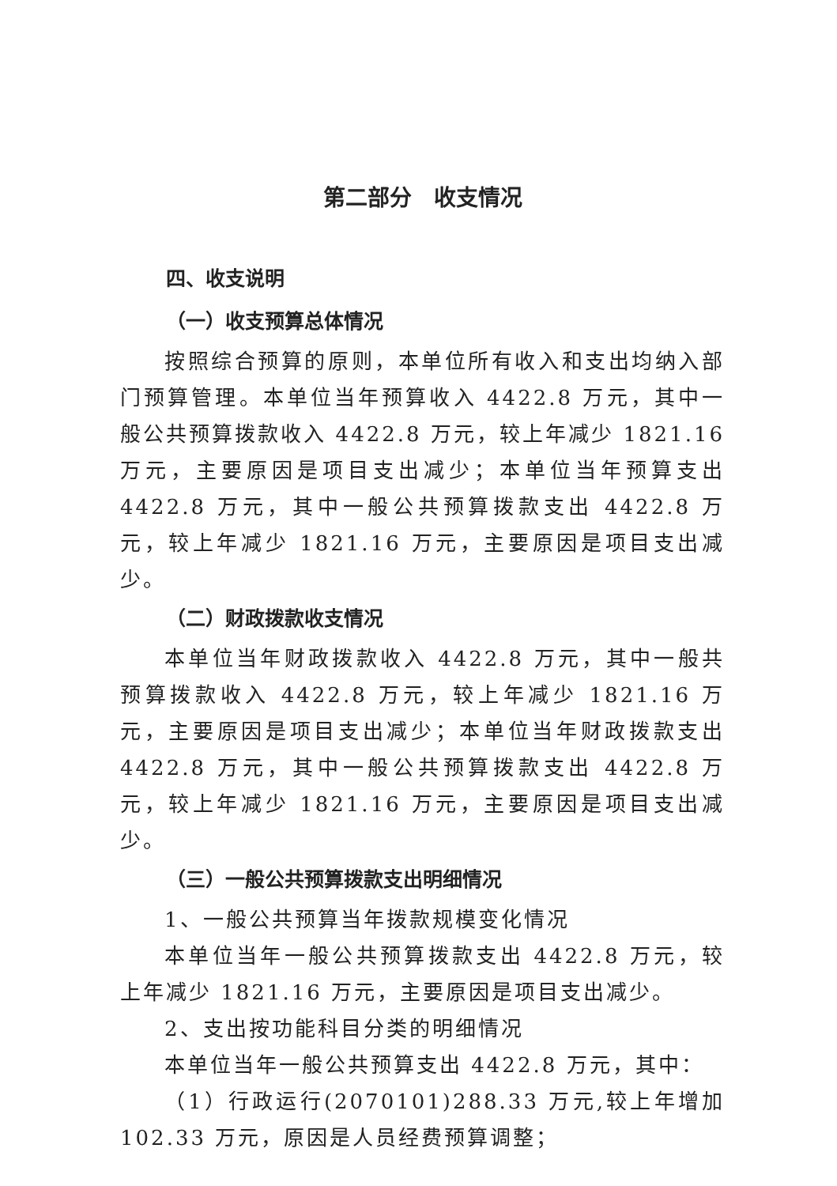第二部分　收支情况
四、收支说明
（一）收支预算总体情况
按照综合预算的原则，本单位所有收入和支出均纳入部门预算管理。本单位当年预算收入 4422.8 万元，其中一般公共预算拨款收入 4422.8 万元，较上年减少 1821.16 万元，主要原因是项目支出减少；本单位当年预算支出 4422.8 万元，其中一般公共预算拨款支出 4422.8 万元，较上年减少 1821.16 万元，主要原因是项目支出减少。
（二）财政拨款收支情况
本单位当年财政拨款收入 4422.8 万元，其中一般共预算拨款收入 4422.8 万元，较上年减少 1821.16 万元，主要原因是项目支出减少；本单位当年财政拨款支出 4422.8 万元，其中一般公共预算拨款支出 4422.8 万元，较上年减少 1821.16 万元，主要原因是项目支出减少。
（三）一般公共预算拨款支出明细情况
1、一般公共预算当年拨款规模变化情况
本单位当年一般公共预算拨款支出 4422.8 万元，较上年减少 1821.16 万元，主要原因是项目支出减少。
2、支出按功能科目分类的明细情况
本单位当年一般公共预算支出 4422.8 万元，其中：
（1）行政运行(2070101)288.33 万元,较上年增加 102.33 万元，原因是人员经费预算调整；